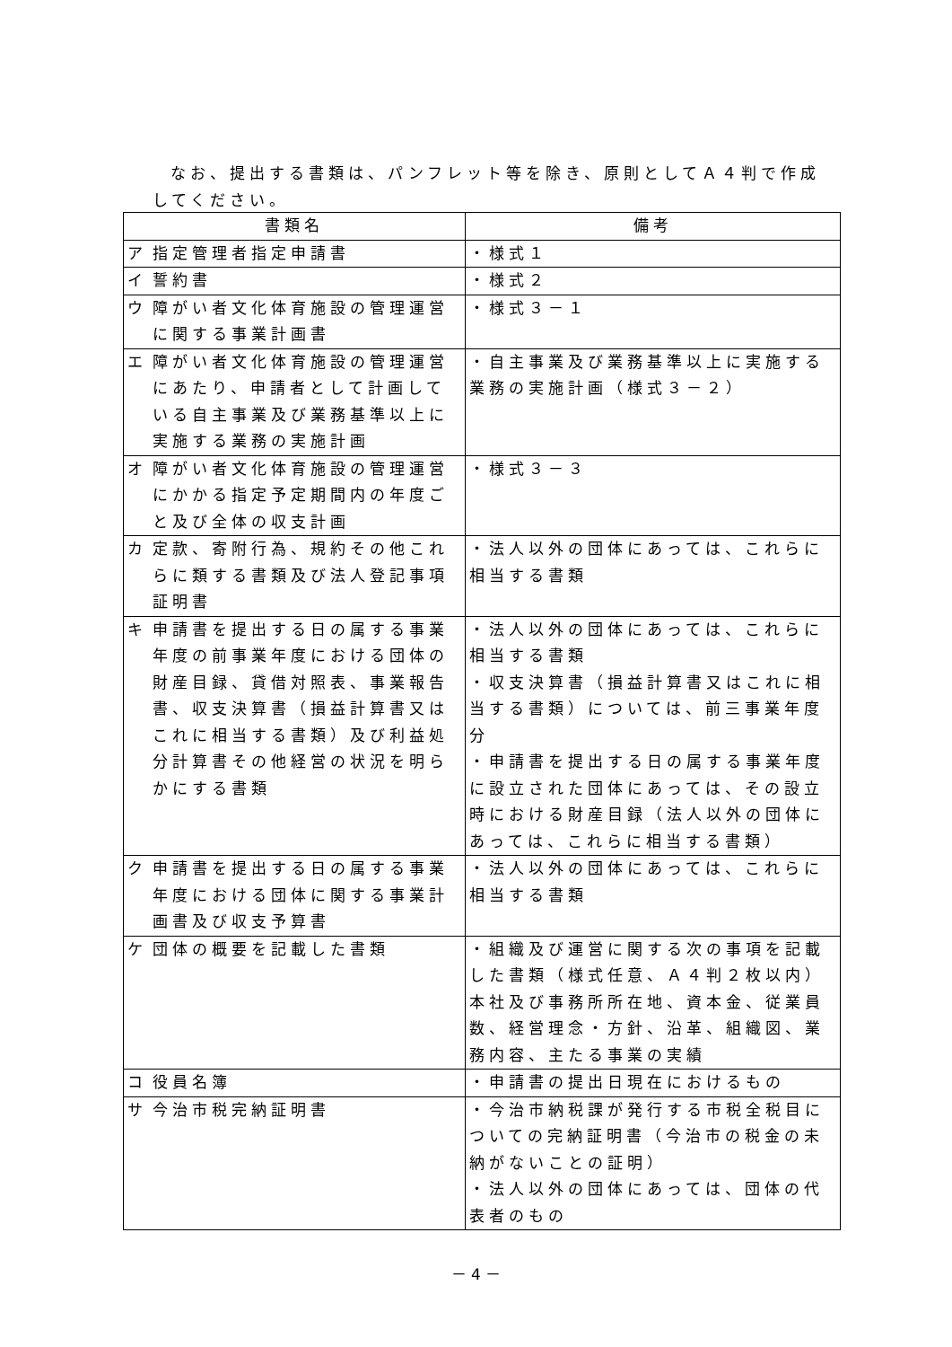なお、提出する書類は、パンフレット等を除き、原則としてＡ４判で作成してください。
| 書類名 | 備考 |
| --- | --- |
| ア 指定管理者指定申請書 | ・様式１ |
| イ 誓約書 | ・様式２ |
| ウ 障がい者文化体育施設の管理運営に関する事業計画書 | ・様式３－１ |
| エ 障がい者文化体育施設の管理運営にあたり、申請者として計画している自主事業及び業務基準以上に実施する業務の実施計画 | ・自主事業及び業務基準以上に実施する業務の実施計画（様式３－２） |
| オ 障がい者文化体育施設の管理運営にかかる指定予定期間内の年度ごと及び全体の収支計画 | ・様式３－３ |
| カ 定款、寄附行為、規約その他これらに類する書類及び法人登記事項証明書 | ・法人以外の団体にあっては、これらに相当する書類 |
| キ 申請書を提出する日の属する事業年度の前事業年度における団体の財産目録、貸借対照表、事業報告書、収支決算書（損益計算書又はこれに相当する書類）及び利益処分計算書その他経営の状況を明らかにする書類 | ・法人以外の団体にあっては、これらに相当する書類 ・収支決算書（損益計算書又はこれに相当する書類）については、前三事業年度分 ・申請書を提出する日の属する事業年度に設立された団体にあっては、その設立時における財産目録（法人以外の団体にあっては、これらに相当する書類） |
| ク 申請書を提出する日の属する事業年度における団体に関する事業計画書及び収支予算書 | ・法人以外の団体にあっては、これらに相当する書類 |
| ケ 団体の概要を記載した書類 | ・組織及び運営に関する次の事項を記載した書類（様式任意、Ａ４判２枚以内） 本社及び事務所所在地、資本金、従業員数、経営理念・方針、沿革、組織図、業務内容、主たる事業の実績 |
| コ 役員名簿 | ・申請書の提出日現在におけるもの |
| サ 今治市税完納証明書 | ・今治市納税課が発行する市税全税目についての完納証明書（今治市の税金の未納がないことの証明） ・法人以外の団体にあっては、団体の代表者のもの |
－ 4 －